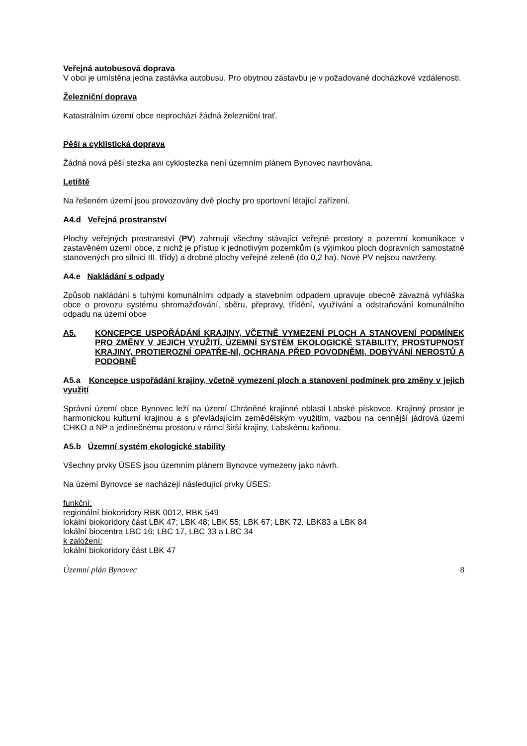Veřejná autobusová doprava
V obci je umístěna jedna zastávka autobusu. Pro obytnou zástavbu je v požadované docházkové vzdálenosti.
Železniční doprava
Katastrálním území obce neprochází žádná železniční trať.
Pěší a cyklistická doprava
Žádná nová pěší stezka ani cyklostezka není územním plánem Bynovec navrhována.
Letiště
Na řešeném území jsou provozovány dvě plochy pro sportovní létající zařízení.
A4.d Veřejná prostranství
Plochy veřejných prostranství (PV) zahrnují všechny stávající veřejné prostory a pozemní komunikace v zastavěném území obce, z nichž je přístup k jednotlivým pozemkům (s výjimkou ploch dopravních samostatně stanovených pro silnici III. třídy) a drobné plochy veřejné zeleně (do 0,2 ha). Nové PV nejsou navrženy.
A4.e Nakládání s odpady
Způsob nakládání s tuhými komunálními odpady a stavebním odpadem upravuje obecně závazná vyhláška obce o provozu systému shromažďování, sběru, přepravy, třídění, využívání a odstraňování komunálního odpadu na území obce
A5. KONCEPCE USPOŘÁDÁNÍ KRAJINY, VČETNĚ VYMEZENÍ PLOCH A STANOVENÍ PODMÍNEK PRO ZMĚNY V JEJICH VYUŽITÍ, ÚZEMNÍ SYSTÉM EKOLOGICKÉ STABILITY, PROSTUPNOST KRAJINY, PROTIEROZNÍ OPATŘE-NÍ, OCHRANA PŘED POVODNĚMI, DOBÝVÁNÍ NEROSTŮ A PODOBNĚ
A5.a Koncepce uspořádání krajiny, včetně vymezení ploch a stanovení podmínek pro změny v jejich využití
Správní území obce Bynovec leží na území Chráněné krajinné oblasti Labské pískovce. Krajinný prostor je harmonickou kulturní krajinou a s převládajícím zemědělským využitím, vazbou na cennější jádrová území CHKO a NP a jedinečnému prostoru v rámci širší krajiny, Labskému kaňonu.
A5.b Územní systém ekologické stability
Všechny prvky ÚSES jsou územním plánem Bynovce vymezeny jako návrh.
Na území Bynovce se nacházejí následující prvky ÚSES:
funkční:
regionální biokoridory RBK 0012, RBK 549
lokální biokoridory část LBK 47; LBK 48; LBK 55; LBK 67; LBK 72, LBK83 a LBK 84
lokální biocentra LBC 16; LBC 17, LBC 33 a LBC 34
k založení:
lokální biokoridory část LBK 47
Územní plán Bynovec 8